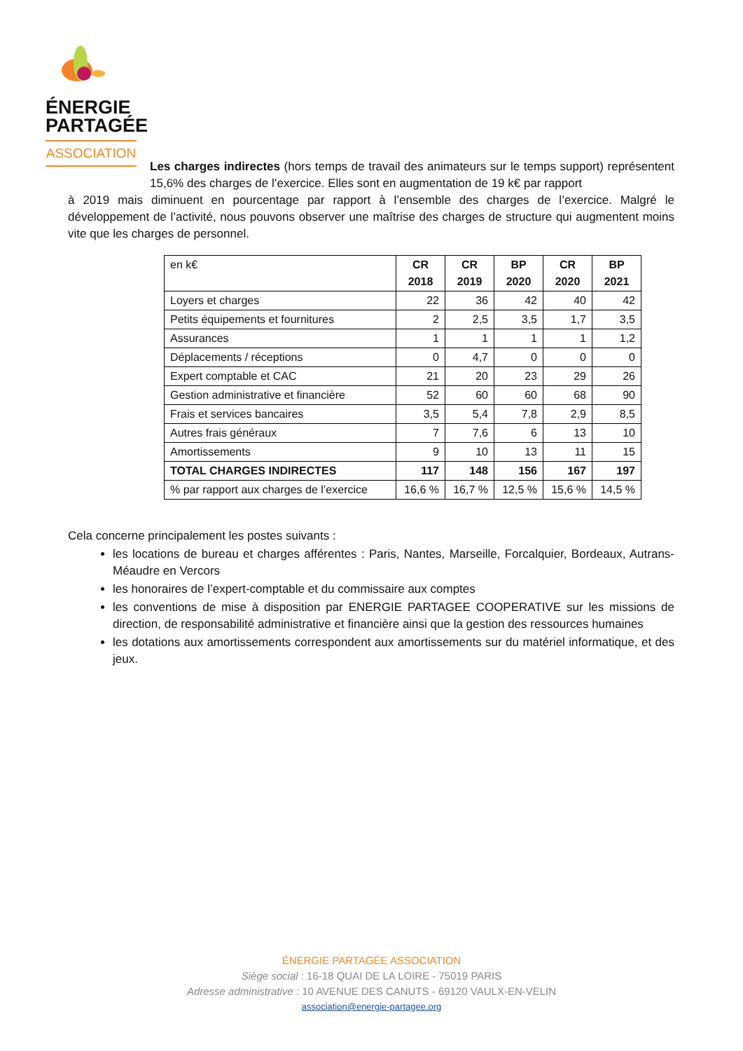ÉNERGIE
PARTAGÉE
ASSOCIATION
Les charges indirectes (hors temps de travail des animateurs sur le temps support) représentent 15,6% des charges de l’exercice. Elles sont en augmentation de 19 k€ par rapport
à 2019 mais diminuent en pourcentage par rapport à l’ensemble des charges de l’exercice. Malgré le développement de l’activité, nous pouvons observer une maîtrise des charges de structure qui augmentent moins vite que les charges de personnel.
| en k€ | CR 2018 | CR 2019 | BP 2020 | CR 2020 | BP 2021 |
| Loyers et charges | 22 | 36 | 42 | 40 | 42 |
| Petits équipements et fournitures | 2 | 2,5 | 3,5 | 1,7 | 3,5 |
| Assurances | 1 | 1 | 1 | 1 | 1,2 |
| Déplacements / réceptions | 0 | 4,7 | 0 | 0 | 0 |
| Expert comptable et CAC | 21 | 20 | 23 | 29 | 26 |
| Gestion administrative et financière | 52 | 60 | 60 | 68 | 90 |
| Frais et services bancaires | 3,5 | 5,4 | 7,8 | 2,9 | 8,5 |
| Autres frais généraux | 7 | 7,6 | 6 | 13 | 10 |
| Amortissements | 9 | 10 | 13 | 11 | 15 |
| TOTAL CHARGES INDIRECTES | 117 | 148 | 156 | 167 | 197 |
| % par rapport aux charges de l’exercice | 16,6 % | 16,7 % | 12,5 % | 15,6 % | 14,5 % |
Cela concerne principalement les postes suivants :
les locations de bureau et charges afférentes : Paris, Nantes, Marseille, Forcalquier, Bordeaux, Autrans-Méaudre en Vercors
les honoraires de l’expert-comptable et du commissaire aux comptes
les conventions de mise à disposition par ENERGIE PARTAGEE COOPERATIVE sur les missions de direction, de responsabilité administrative et financière ainsi que la gestion des ressources humaines
les dotations aux amortissements correspondent aux amortissements sur du matériel informatique, et des jeux.
ÉNERGIE PARTAGÉE ASSOCIATION
Siège social : 16-18 QUAI DE LA LOIRE - 75019 PARIS
Adresse administrative : 10 AVENUE DES CANUTS - 69120 VAULX-EN-VELIN
association@energie-partagee.org